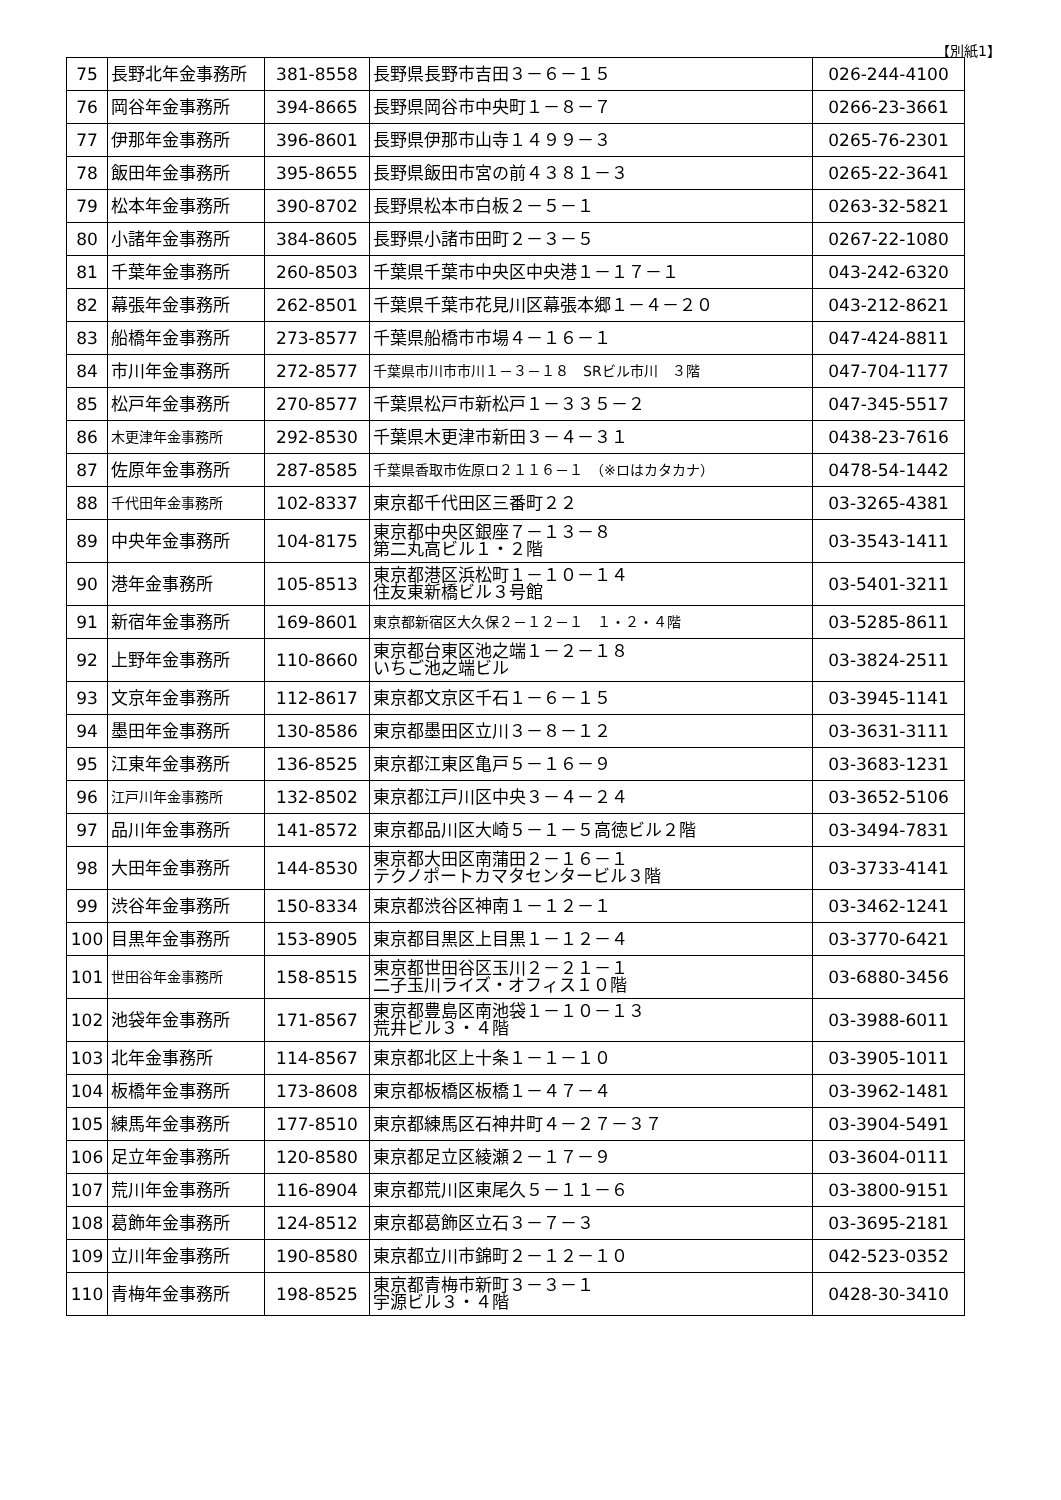【別紙1】
| 75 | 長野北年金事務所 | 381-8558 | 長野県長野市吉田３－６－１５ | 026-244-4100 |
| 76 | 岡谷年金事務所 | 394-8665 | 長野県岡谷市中央町１－８－７ | 0266-23-3661 |
| 77 | 伊那年金事務所 | 396-8601 | 長野県伊那市山寺１４９９－３ | 0265-76-2301 |
| 78 | 飯田年金事務所 | 395-8655 | 長野県飯田市宮の前４３８１－３ | 0265-22-3641 |
| 79 | 松本年金事務所 | 390-8702 | 長野県松本市白板２－５－１ | 0263-32-5821 |
| 80 | 小諸年金事務所 | 384-8605 | 長野県小諸市田町２－３－５ | 0267-22-1080 |
| 81 | 千葉年金事務所 | 260-8503 | 千葉県千葉市中央区中央港１－１７－１ | 043-242-6320 |
| 82 | 幕張年金事務所 | 262-8501 | 千葉県千葉市花見川区幕張本郷１－４－２０ | 043-212-8621 |
| 83 | 船橋年金事務所 | 273-8577 | 千葉県船橋市市場４－１６－１ | 047-424-8811 |
| 84 | 市川年金事務所 | 272-8577 | 千葉県市川市市川１－３－１８ SRビル市川 ３階 | 047-704-1177 |
| 85 | 松戸年金事務所 | 270-8577 | 千葉県松戸市新松戸１－３３５－２ | 047-345-5517 |
| 86 | 木更津年金事務所 | 292-8530 | 千葉県木更津市新田３－４－３１ | 0438-23-7616 |
| 87 | 佐原年金事務所 | 287-8585 | 千葉県香取市佐原ロ２１１６－１ （※ロはカタカナ） | 0478-54-1442 |
| 88 | 千代田年金事務所 | 102-8337 | 東京都千代田区三番町２２ | 03-3265-4381 |
| 89 | 中央年金事務所 | 104-8175 | 東京都中央区銀座７－１３－８ 第二丸高ビル１・２階 | 03-3543-1411 |
| 90 | 港年金事務所 | 105-8513 | 東京都港区浜松町１－１０－１４ 住友東新橋ビル３号館 | 03-5401-3211 |
| 91 | 新宿年金事務所 | 169-8601 | 東京都新宿区大久保２－１２－１ １・２・４階 | 03-5285-8611 |
| 92 | 上野年金事務所 | 110-8660 | 東京都台東区池之端１－２－１８ いちご池之端ビル | 03-3824-2511 |
| 93 | 文京年金事務所 | 112-8617 | 東京都文京区千石１－６－１５ | 03-3945-1141 |
| 94 | 墨田年金事務所 | 130-8586 | 東京都墨田区立川３－８－１２ | 03-3631-3111 |
| 95 | 江東年金事務所 | 136-8525 | 東京都江東区亀戸５－１６－９ | 03-3683-1231 |
| 96 | 江戸川年金事務所 | 132-8502 | 東京都江戸川区中央３－４－２４ | 03-3652-5106 |
| 97 | 品川年金事務所 | 141-8572 | 東京都品川区大崎５－１－５高徳ビル２階 | 03-3494-7831 |
| 98 | 大田年金事務所 | 144-8530 | 東京都大田区南蒲田２－１６－１ テクノポートカマタセンタービル３階 | 03-3733-4141 |
| 99 | 渋谷年金事務所 | 150-8334 | 東京都渋谷区神南１－１２－１ | 03-3462-1241 |
| 100 | 目黒年金事務所 | 153-8905 | 東京都目黒区上目黒１－１２－４ | 03-3770-6421 |
| 101 | 世田谷年金事務所 | 158-8515 | 東京都世田谷区玉川２－２１－１ 二子玉川ライズ・オフィス１０階 | 03-6880-3456 |
| 102 | 池袋年金事務所 | 171-8567 | 東京都豊島区南池袋１－１０－１３ 荒井ビル３・４階 | 03-3988-6011 |
| 103 | 北年金事務所 | 114-8567 | 東京都北区上十条１－１－１０ | 03-3905-1011 |
| 104 | 板橋年金事務所 | 173-8608 | 東京都板橋区板橋１－４７－４ | 03-3962-1481 |
| 105 | 練馬年金事務所 | 177-8510 | 東京都練馬区石神井町４－２７－３７ | 03-3904-5491 |
| 106 | 足立年金事務所 | 120-8580 | 東京都足立区綾瀬２－１７－９ | 03-3604-0111 |
| 107 | 荒川年金事務所 | 116-8904 | 東京都荒川区東尾久５－１１－６ | 03-3800-9151 |
| 108 | 葛飾年金事務所 | 124-8512 | 東京都葛飾区立石３－７－３ | 03-3695-2181 |
| 109 | 立川年金事務所 | 190-8580 | 東京都立川市錦町２－１２－１０ | 042-523-0352 |
| 110 | 青梅年金事務所 | 198-8525 | 東京都青梅市新町３－３－１ 宇源ビル３・４階 | 0428-30-3410 |